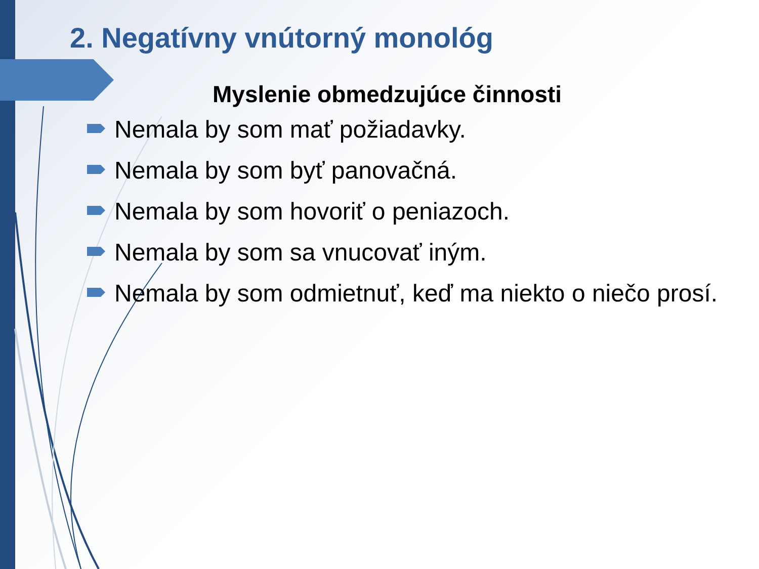2. Negatívny vnútorný monológ
Myslenie obmedzujúce činnosti
Nemala by som mať požiadavky.
Nemala by som byť panovačná.
Nemala by som hovoriť o peniazoch.
Nemala by som sa vnucovať iným.
Nemala by som odmietnuť, keď ma niekto o niečo prosí.